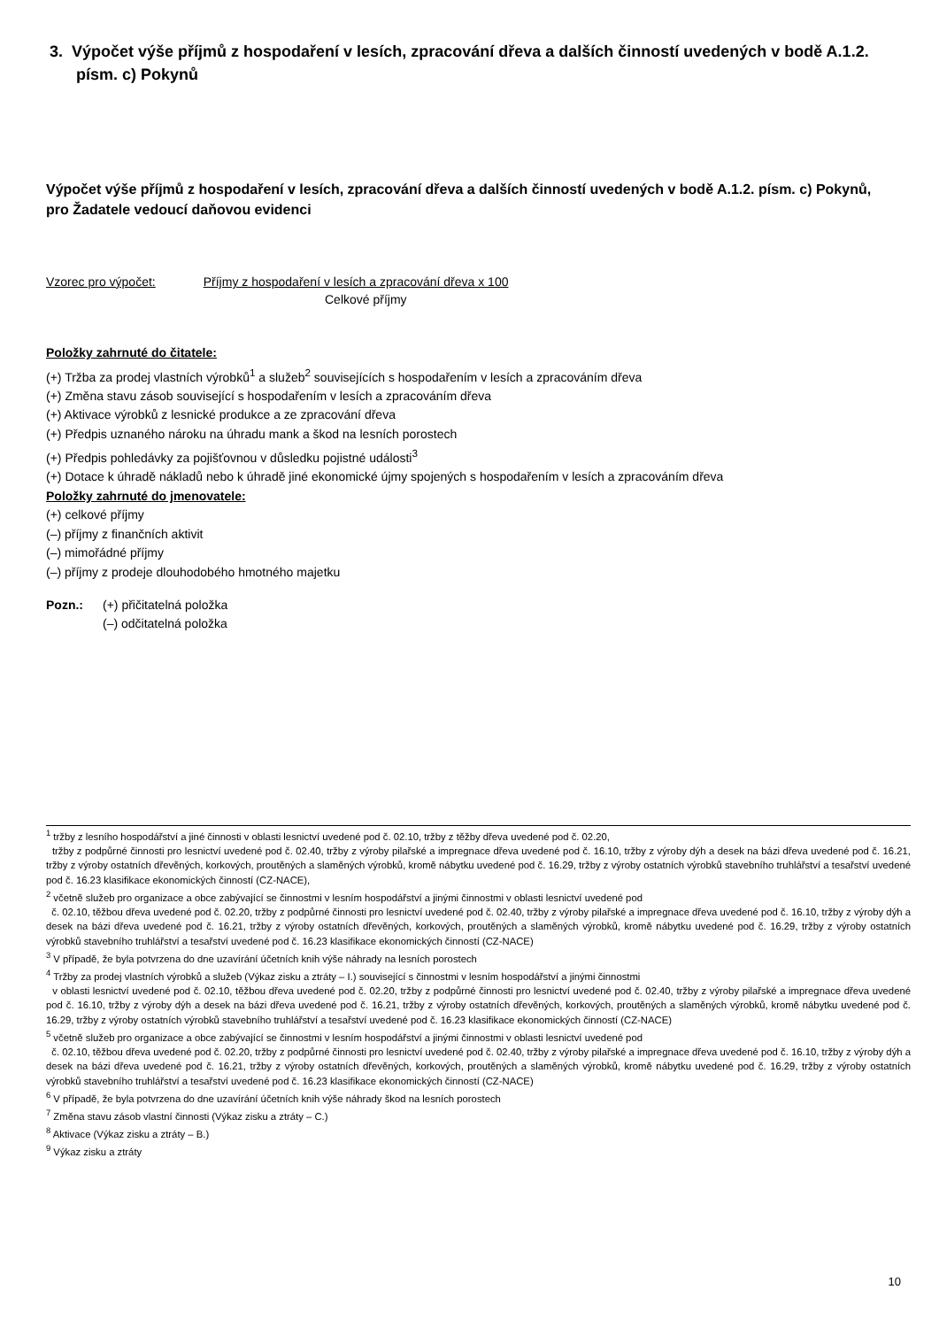3. Výpočet výše příjmů z hospodaření v lesích, zpracování dřeva a dalších činností uvedených v bodě A.1.2. písm. c) Pokynů
Výpočet výše příjmů z hospodaření v lesích, zpracování dřeva a dalších činností uvedených v bodě A.1.2. písm. c) Pokynů, pro Žadatele vedoucí daňovou evidenci
Vzorec pro výpočet: Příjmy z hospodaření v lesích a zpracování dřeva x 100
Celkové příjmy
Položky zahrnuté do čitatele:
(+) Tržba za prodej vlastních výrobků<sup>1</sup> a služeb<sup>2</sup> souvisejících s hospodařením v lesích a zpracováním dřeva
(+) Změna stavu zásob související s hospodařením v lesích a zpracováním dřeva
(+) Aktivace výrobků z lesnické produkce a ze zpracování dřeva
(+) Předpis uznaného nároku na úhradu mank a škod na lesních porostech
(+) Předpis pohledávky za pojišťovnou v důsledku pojistné události<sup>3</sup>
(+) Dotace k úhradě nákladů nebo k úhradě jiné ekonomické újmy spojených s hospodařením v lesích a zpracováním dřeva
Položky zahrnuté do jmenovatele:
(+) celkové příjmy
(–) příjmy z finančních aktivit
(–) mimořádné příjmy
(–) příjmy z prodeje dlouhodobého hmotného majetku
Pozn.: (+) přičitatelná položka
(–) odčitatelná položka
<sup>1</sup> tržby z lesního hospodářství a jiné činnosti v oblasti lesnictví uvedené pod č. 02.10, tržby z těžby dřeva uvedené pod č. 02.20,
tržby z podpůrné činnosti pro lesnictví uvedené pod č. 02.40, tržby z výroby pilařské a impregnace dřeva uvedené pod č. 16.10, tržby z výroby dýh a desek na bázi dřeva uvedené pod č. 16.21, tržby z výroby ostatních dřevěných, korkových, proutěných a slaměných výrobků, kromě nábytku uvedené pod č. 16.29, tržby z výroby ostatních výrobků stavebního truhlářství a tesařství uvedené pod č. 16.23 klasifikace ekonomických činností (CZ-NACE),
<sup>2</sup> včetně služeb pro organizace a obce zabývající se činnostmi v lesním hospodářství a jinými činnostmi v oblasti lesnictví uvedené pod
č. 02.10, těžbou dřeva uvedené pod č. 02.20, tržby z podpůrné činnosti pro lesnictví uvedené pod č. 02.40, tržby z výroby pilařské a impregnace dřeva uvedené pod č. 16.10, tržby z výroby dýh a desek na bázi dřeva uvedené pod č. 16.21, tržby z výroby ostatních dřevěných, korkových, proutěných a slaměných výrobků, kromě nábytku uvedené pod č. 16.29, tržby z výroby ostatních výrobků stavebního truhlářství a tesařství uvedené pod č. 16.23 klasifikace ekonomických činností (CZ-NACE)
<sup>3</sup> V případě, že byla potvrzena do dne uzavírání účetních knih výše náhrady na lesních porostech
<sup>4</sup> Tržby za prodej vlastních výrobků a služeb (Výkaz zisku a ztráty – I.) související s činnostmi v lesním hospodářství a jinými činnostmi
v oblasti lesnictví uvedené pod č. 02.10, těžbou dřeva uvedené pod č. 02.20, tržby z podpůrné činnosti pro lesnictví uvedené pod č. 02.40, tržby z výroby pilařské a impregnace dřeva uvedené pod č. 16.10, tržby z výroby dýh a desek na bázi dřeva uvedené pod č. 16.21, tržby z výroby ostatních dřevěných, korkových, proutěných a slaměných výrobků, kromě nábytku uvedené pod č. 16.29, tržby z výroby ostatních výrobků stavebního truhlářství a tesařství uvedené pod č. 16.23 klasifikace ekonomických činností (CZ-NACE)
<sup>5</sup> včetně služeb pro organizace a obce zabývající se činnostmi v lesním hospodářství a jinými činnostmi v oblasti lesnictví uvedené pod
č. 02.10, těžbou dřeva uvedené pod č. 02.20, tržby z podpůrné činnosti pro lesnictví uvedené pod č. 02.40, tržby z výroby pilařské a impregnace dřeva uvedené pod č. 16.10, tržby z výroby dýh a desek na bázi dřeva uvedené pod č. 16.21, tržby z výroby ostatních dřevěných, korkových, proutěných a slaměných výrobků, kromě nábytku uvedené pod č. 16.29, tržby z výroby ostatních výrobků stavebního truhlářství a tesařství uvedené pod č. 16.23 klasifikace ekonomických činností (CZ-NACE)
<sup>6</sup> V případě, že byla potvrzena do dne uzavírání účetních knih výše náhrady škod na lesních porostech
<sup>7</sup> Změna stavu zásob vlastní činnosti (Výkaz zisku a ztráty – C.)
<sup>8</sup> Aktivace (Výkaz zisku a ztráty – B.)
<sup>9</sup> Výkaz zisku a ztráty
10